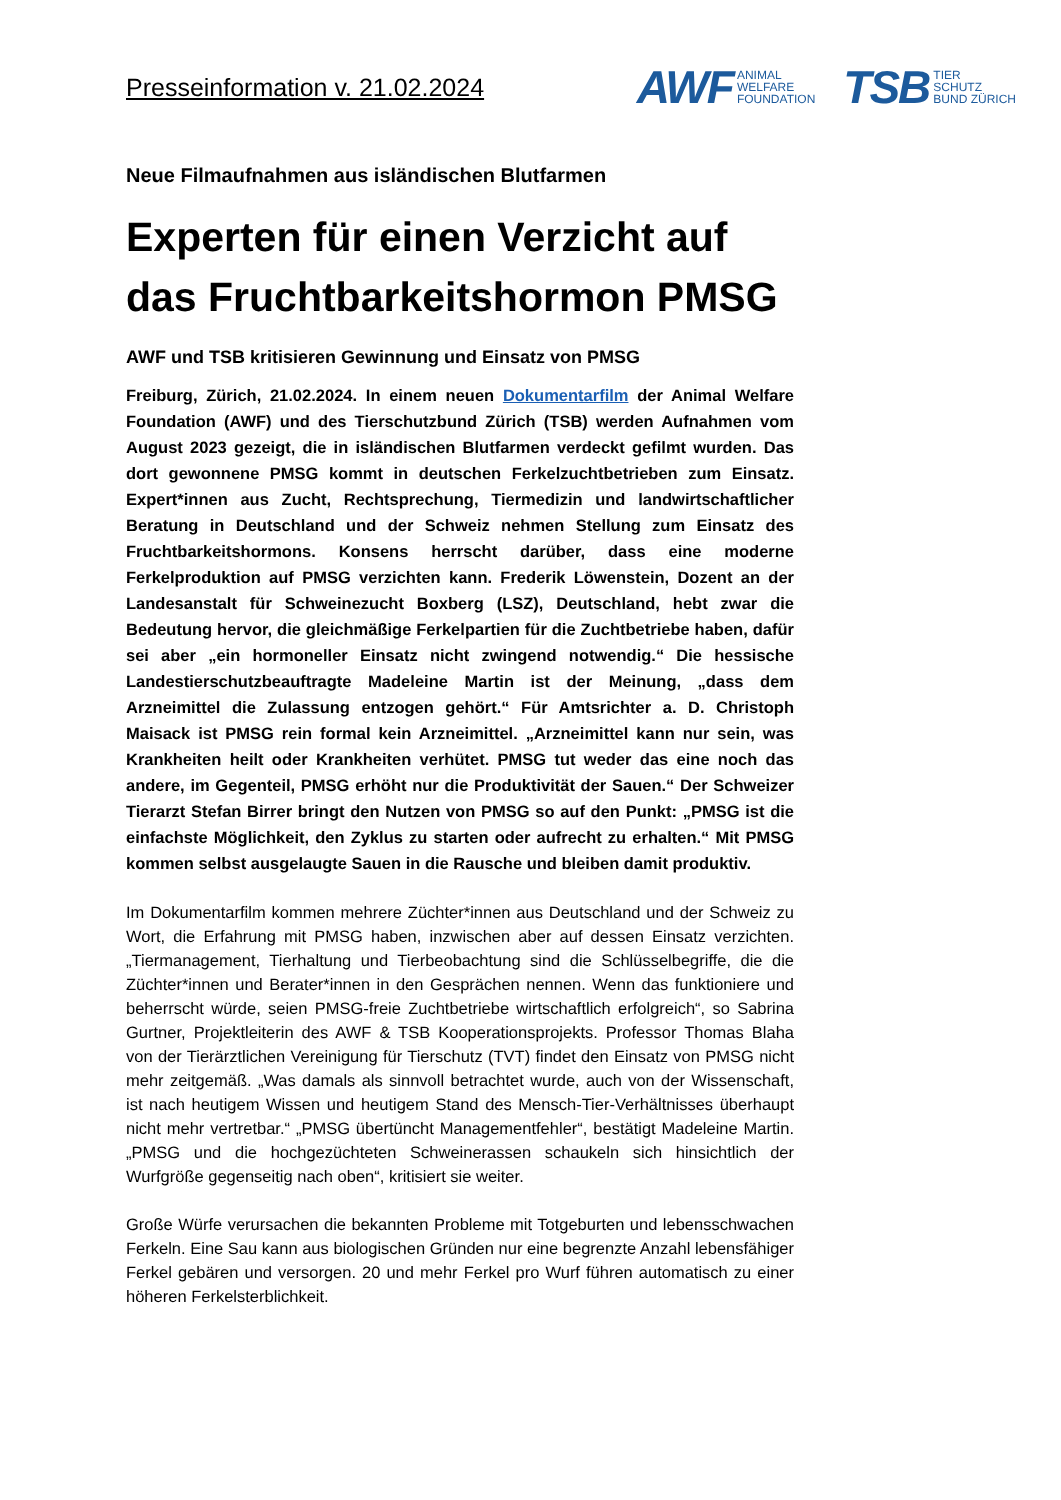Presseinformation v. 21.02.2024
AWF ANIMAL
WELFARE
FOUNDATION
TSB TIER
SCHUTZ
BUND ZÜRICH
Neue Filmaufnahmen aus isländischen Blutfarmen
Experten für einen Verzicht auf das Fruchtbarkeitshormon PMSG
AWF und TSB kritisieren Gewinnung und Einsatz von PMSG
Freiburg, Zürich, 21.02.2024. In einem neuen Dokumentarfilm der Animal Welfare Foundation (AWF) und des Tierschutzbund Zürich (TSB) werden Aufnahmen vom August 2023 gezeigt, die in isländischen Blutfarmen verdeckt gefilmt wurden. Das dort gewonnene PMSG kommt in deutschen Ferkelzuchtbetrieben zum Einsatz. Expert*innen aus Zucht, Rechtsprechung, Tiermedizin und landwirtschaftlicher Beratung in Deutschland und der Schweiz nehmen Stellung zum Einsatz des Fruchtbarkeitshormons. Konsens herrscht darüber, dass eine moderne Ferkelproduktion auf PMSG verzichten kann. Frederik Löwenstein, Dozent an der Landesanstalt für Schweinezucht Boxberg (LSZ), Deutschland, hebt zwar die Bedeutung hervor, die gleichmäßige Ferkelpartien für die Zuchtbetriebe haben, dafür sei aber „ein hormoneller Einsatz nicht zwingend notwendig.“ Die hessische Landestierschutzbeauftragte Madeleine Martin ist der Meinung, „dass dem Arzneimittel die Zulassung entzogen gehört.“ Für Amtsrichter a. D. Christoph Maisack ist PMSG rein formal kein Arzneimittel. „Arzneimittel kann nur sein, was Krankheiten heilt oder Krankheiten verhütet. PMSG tut weder das eine noch das andere, im Gegenteil, PMSG erhöht nur die Produktivität der Sauen.“ Der Schweizer Tierarzt Stefan Birrer bringt den Nutzen von PMSG so auf den Punkt: „PMSG ist die einfachste Möglichkeit, den Zyklus zu starten oder aufrecht zu erhalten.“ Mit PMSG kommen selbst ausgelaugte Sauen in die Rausche und bleiben damit produktiv.
Im Dokumentarfilm kommen mehrere Züchter*innen aus Deutschland und der Schweiz zu Wort, die Erfahrung mit PMSG haben, inzwischen aber auf dessen Einsatz verzichten. „Tiermanagement, Tierhaltung und Tierbeobachtung sind die Schlüsselbegriffe, die die Züchter*innen und Berater*innen in den Gesprächen nennen. Wenn das funktioniere und beherrscht würde, seien PMSG-freie Zuchtbetriebe wirtschaftlich erfolgreich“, so Sabrina Gurtner, Projektleiterin des AWF & TSB Kooperationsprojekts. Professor Thomas Blaha von der Tierärztlichen Vereinigung für Tierschutz (TVT) findet den Einsatz von PMSG nicht mehr zeitgemäß. „Was damals als sinnvoll betrachtet wurde, auch von der Wissenschaft, ist nach heutigem Wissen und heutigem Stand des Mensch-Tier-Verhältnisses überhaupt nicht mehr vertretbar.“ „PMSG übertüncht Managementfehler“, bestätigt Madeleine Martin. „PMSG und die hochgezüchteten Schweinerassen schaukeln sich hinsichtlich der Wurfgröße gegenseitig nach oben“, kritisiert sie weiter.
Große Würfe verursachen die bekannten Probleme mit Totgeburten und lebensschwachen Ferkeln. Eine Sau kann aus biologischen Gründen nur eine begrenzte Anzahl lebensfähiger Ferkel gebären und versorgen. 20 und mehr Ferkel pro Wurf führen automatisch zu einer höheren Ferkelsterblichkeit.